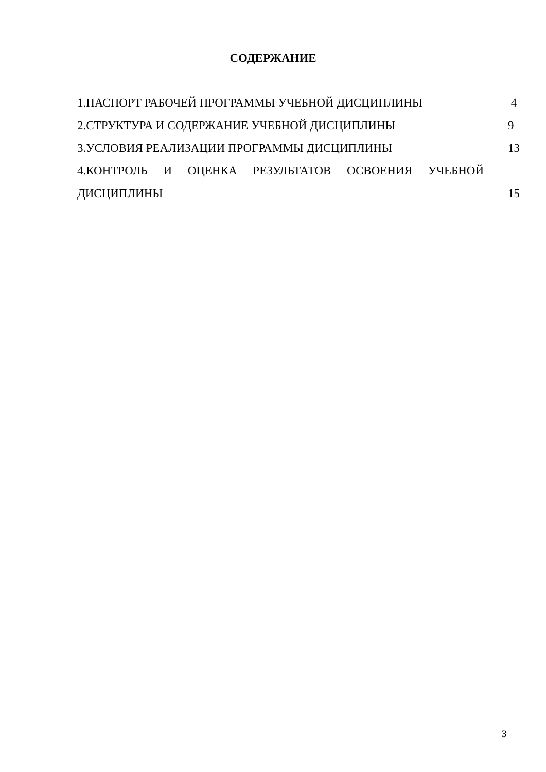СОДЕРЖАНИЕ
1.ПАСПОРТ РАБОЧЕЙ ПРОГРАММЫ УЧЕБНОЙ ДИСЦИПЛИНЫ 4
2.СТРУКТУРА И СОДЕРЖАНИЕ УЧЕБНОЙ ДИСЦИПЛИНЫ 9
3.УСЛОВИЯ РЕАЛИЗАЦИИ ПРОГРАММЫ ДИСЦИПЛИНЫ 13
4.КОНТРОЛЬ И ОЦЕНКА РЕЗУЛЬТАТОВ ОСВОЕНИЯ УЧЕБНОЙ
ДИСЦИПЛИНЫ 15
3